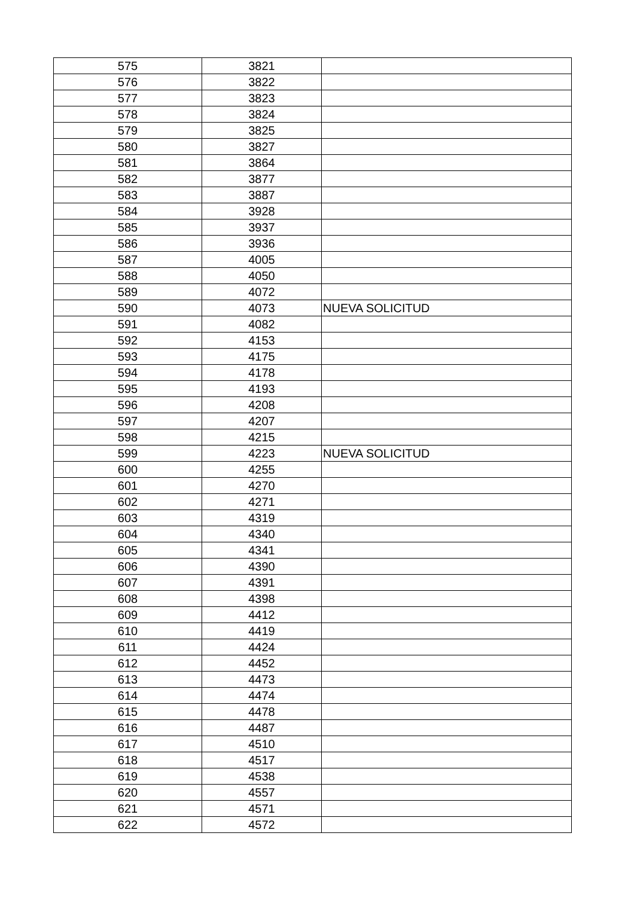| 575 | 3821 | |
| 576 | 3822 | |
| 577 | 3823 | |
| 578 | 3824 | |
| 579 | 3825 | |
| 580 | 3827 | |
| 581 | 3864 | |
| 582 | 3877 | |
| 583 | 3887 | |
| 584 | 3928 | |
| 585 | 3937 | |
| 586 | 3936 | |
| 587 | 4005 | |
| 588 | 4050 | |
| 589 | 4072 | |
| 590 | 4073 | NUEVA SOLICITUD |
| 591 | 4082 | |
| 592 | 4153 | |
| 593 | 4175 | |
| 594 | 4178 | |
| 595 | 4193 | |
| 596 | 4208 | |
| 597 | 4207 | |
| 598 | 4215 | |
| 599 | 4223 | NUEVA SOLICITUD |
| 600 | 4255 | |
| 601 | 4270 | |
| 602 | 4271 | |
| 603 | 4319 | |
| 604 | 4340 | |
| 605 | 4341 | |
| 606 | 4390 | |
| 607 | 4391 | |
| 608 | 4398 | |
| 609 | 4412 | |
| 610 | 4419 | |
| 611 | 4424 | |
| 612 | 4452 | |
| 613 | 4473 | |
| 614 | 4474 | |
| 615 | 4478 | |
| 616 | 4487 | |
| 617 | 4510 | |
| 618 | 4517 | |
| 619 | 4538 | |
| 620 | 4557 | |
| 621 | 4571 | |
| 622 | 4572 | |